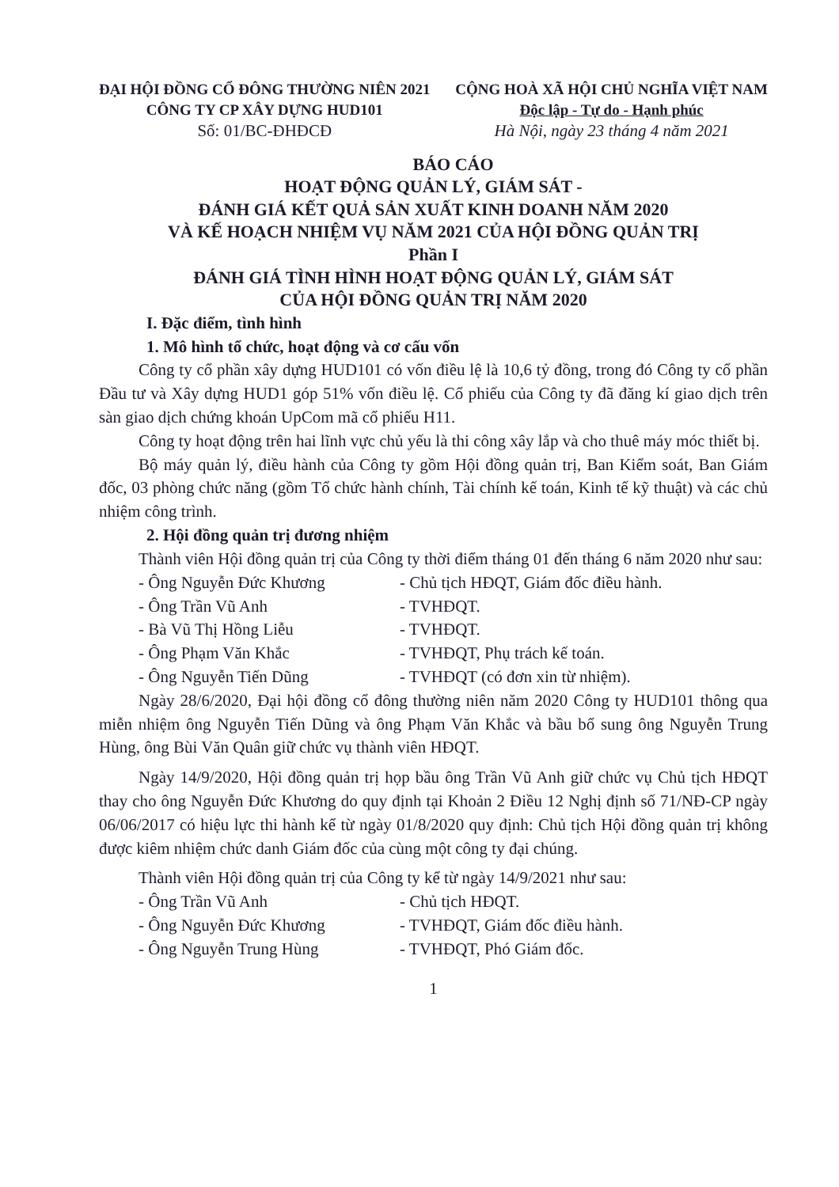ĐẠI HỘI ĐỒNG CỔ ĐÔNG THƯỜNG NIÊN 2021
CÔNG TY CP XÂY DỰNG HUD101
Số: 01/BC-ĐHĐCĐ
CỘNG HOÀ XÃ HỘI CHỦ NGHĨA VIỆT NAM
Độc lập - Tự do - Hạnh phúc
Hà Nội, ngày 23 tháng 4 năm 2021
BÁO CÁO
HOẠT ĐỘNG QUẢN LÝ, GIÁM SÁT -
ĐÁNH GIÁ KẾT QUẢ SẢN XUẤT KINH DOANH NĂM 2020
VÀ KẾ HOẠCH NHIỆM VỤ NĂM 2021 CỦA HỘI ĐỒNG QUẢN TRỊ
Phần I
ĐÁNH GIÁ TÌNH HÌNH HOẠT ĐỘNG QUẢN LÝ, GIÁM SÁT
CỦA HỘI ĐỒNG QUẢN TRỊ NĂM 2020
I. Đặc điểm, tình hình
1. Mô hình tổ chức, hoạt động và cơ cấu vốn
Công ty cổ phần xây dựng HUD101 có vốn điều lệ là 10,6 tỷ đồng, trong đó Công ty cổ phần Đầu tư và Xây dựng HUD1 góp 51% vốn điều lệ. Cổ phiếu của Công ty đã đăng kí giao dịch trên sàn giao dịch chứng khoán UpCom mã cổ phiếu H11.
Công ty hoạt động trên hai lĩnh vực chủ yếu là thi công xây lắp và cho thuê máy móc thiết bị.
Bộ máy quản lý, điều hành của Công ty gồm Hội đồng quản trị, Ban Kiểm soát, Ban Giám đốc, 03 phòng chức năng (gồm Tổ chức hành chính, Tài chính kế toán, Kinh tế kỹ thuật) và các chủ nhiệm công trình.
2. Hội đồng quản trị đương nhiệm
Thành viên Hội đồng quản trị của Công ty thời điểm tháng 01 đến tháng 6 năm 2020 như sau:
- Ông Nguyễn Đức Khương - Chủ tịch HĐQT, Giám đốc điều hành.
- Ông Trần Vũ Anh - TVHĐQT.
- Bà Vũ Thị Hồng Liễu - TVHĐQT.
- Ông Phạm Văn Khắc - TVHĐQT, Phụ trách kế toán.
- Ông Nguyễn Tiến Dũng - TVHĐQT (có đơn xin từ nhiệm).
Ngày 28/6/2020, Đại hội đồng cổ đông thường niên năm 2020 Công ty HUD101 thông qua miễn nhiệm ông Nguyễn Tiến Dũng và ông Phạm Văn Khắc và bầu bổ sung ông Nguyễn Trung Hùng, ông Bùi Văn Quân giữ chức vụ thành viên HĐQT.
Ngày 14/9/2020, Hội đồng quản trị họp bầu ông Trần Vũ Anh giữ chức vụ Chủ tịch HĐQT thay cho ông Nguyễn Đức Khương do quy định tại Khoản 2 Điều 12 Nghị định số 71/NĐ-CP ngày 06/06/2017 có hiệu lực thi hành kể từ ngày 01/8/2020 quy định: Chủ tịch Hội đồng quản trị không được kiêm nhiệm chức danh Giám đốc của cùng một công ty đại chúng.
Thành viên Hội đồng quản trị của Công ty kể từ ngày 14/9/2021 như sau:
- Ông Trần Vũ Anh - Chủ tịch HĐQT.
- Ông Nguyễn Đức Khương - TVHĐQT, Giám đốc điều hành.
- Ông Nguyễn Trung Hùng - TVHĐQT, Phó Giám đốc.
1